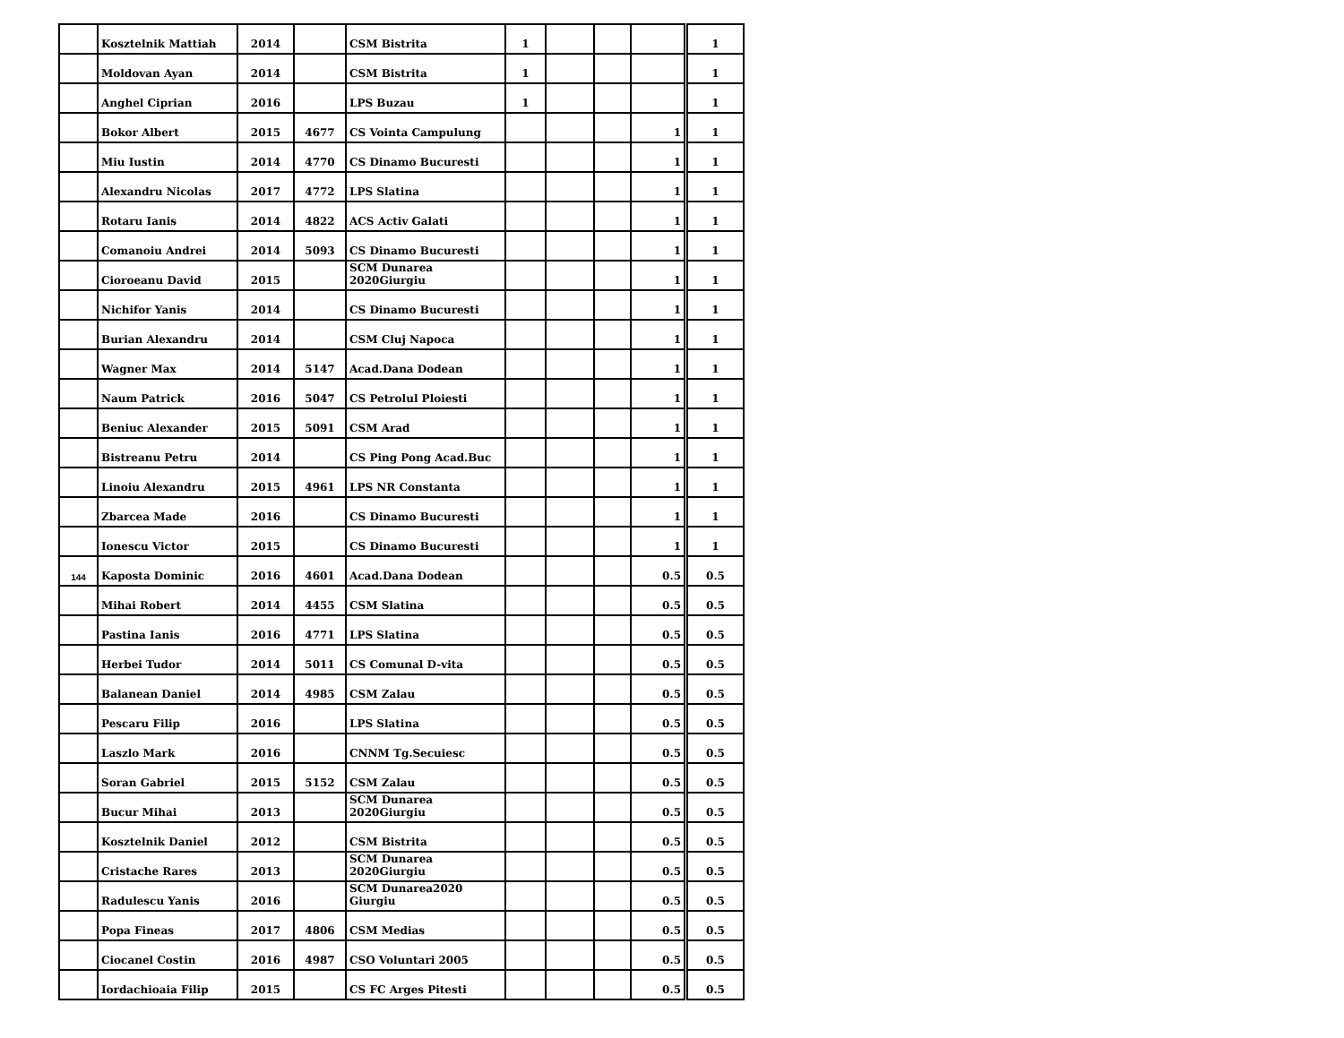| | Kosztelnik Mattiah | 2014 | | CSM Bistrita | 1 | | | | 1 |
| | Moldovan Ayan | 2014 | | CSM Bistrita | 1 | | | | 1 |
| | Anghel Ciprian | 2016 | | LPS Buzau | 1 | | | | 1 |
| | Bokor Albert | 2015 | 4677 | CS Vointa Campulung | | | | 1 | 1 |
| | Miu Iustin | 2014 | 4770 | CS Dinamo Bucuresti | | | | 1 | 1 |
| | Alexandru Nicolas | 2017 | 4772 | LPS Slatina | | | | 1 | 1 |
| | Rotaru Ianis | 2014 | 4822 | ACS Activ Galati | | | | 1 | 1 |
| | Comanoiu Andrei | 2014 | 5093 | CS Dinamo Bucuresti | | | | 1 | 1 |
| | Cioroeanu David | 2015 | | SCM Dunarea 2020Giurgiu | | | | 1 | 1 |
| | Nichifor Yanis | 2014 | | CS Dinamo Bucuresti | | | | 1 | 1 |
| | Burian Alexandru | 2014 | | CSM Cluj Napoca | | | | 1 | 1 |
| | Wagner Max | 2014 | 5147 | Acad.Dana Dodean | | | | 1 | 1 |
| | Naum Patrick | 2016 | 5047 | CS Petrolul Ploiesti | | | | 1 | 1 |
| | Beniuc Alexander | 2015 | 5091 | CSM Arad | | | | 1 | 1 |
| | Bistreanu Petru | 2014 | | CS Ping Pong Acad.Buc | | | | 1 | 1 |
| | Linoiu Alexandru | 2015 | 4961 | LPS NR Constanta | | | | 1 | 1 |
| | Zbarcea Made | 2016 | | CS Dinamo Bucuresti | | | | 1 | 1 |
| | Ionescu Victor | 2015 | | CS Dinamo Bucuresti | | | | 1 | 1 |
| 144 | Kaposta Dominic | 2016 | 4601 | Acad.Dana Dodean | | | | 0.5 | 0.5 |
| | Mihai Robert | 2014 | 4455 | CSM Slatina | | | | 0.5 | 0.5 |
| | Pastina Ianis | 2016 | 4771 | LPS Slatina | | | | 0.5 | 0.5 |
| | Herbei Tudor | 2014 | 5011 | CS Comunal D-vita | | | | 0.5 | 0.5 |
| | Balanean Daniel | 2014 | 4985 | CSM Zalau | | | | 0.5 | 0.5 |
| | Pescaru Filip | 2016 | | LPS Slatina | | | | 0.5 | 0.5 |
| | Laszlo Mark | 2016 | | CNNM Tg.Secuiesc | | | | 0.5 | 0.5 |
| | Soran Gabriel | 2015 | 5152 | CSM Zalau | | | | 0.5 | 0.5 |
| | Bucur Mihai | 2013 | | SCM Dunarea 2020Giurgiu | | | | 0.5 | 0.5 |
| | Kosztelnik Daniel | 2012 | | CSM Bistrita | | | | 0.5 | 0.5 |
| | Cristache Rares | 2013 | | SCM Dunarea 2020Giurgiu | | | | 0.5 | 0.5 |
| | Radulescu Yanis | 2016 | | SCM Dunarea2020 Giurgiu | | | | 0.5 | 0.5 |
| | Popa Fineas | 2017 | 4806 | CSM Medias | | | | 0.5 | 0.5 |
| | Ciocanel Costin | 2016 | 4987 | CSO Voluntari 2005 | | | | 0.5 | 0.5 |
| | Iordachioaia Filip | 2015 | | CS FC Arges Pitesti | | | | 0.5 | 0.5 |